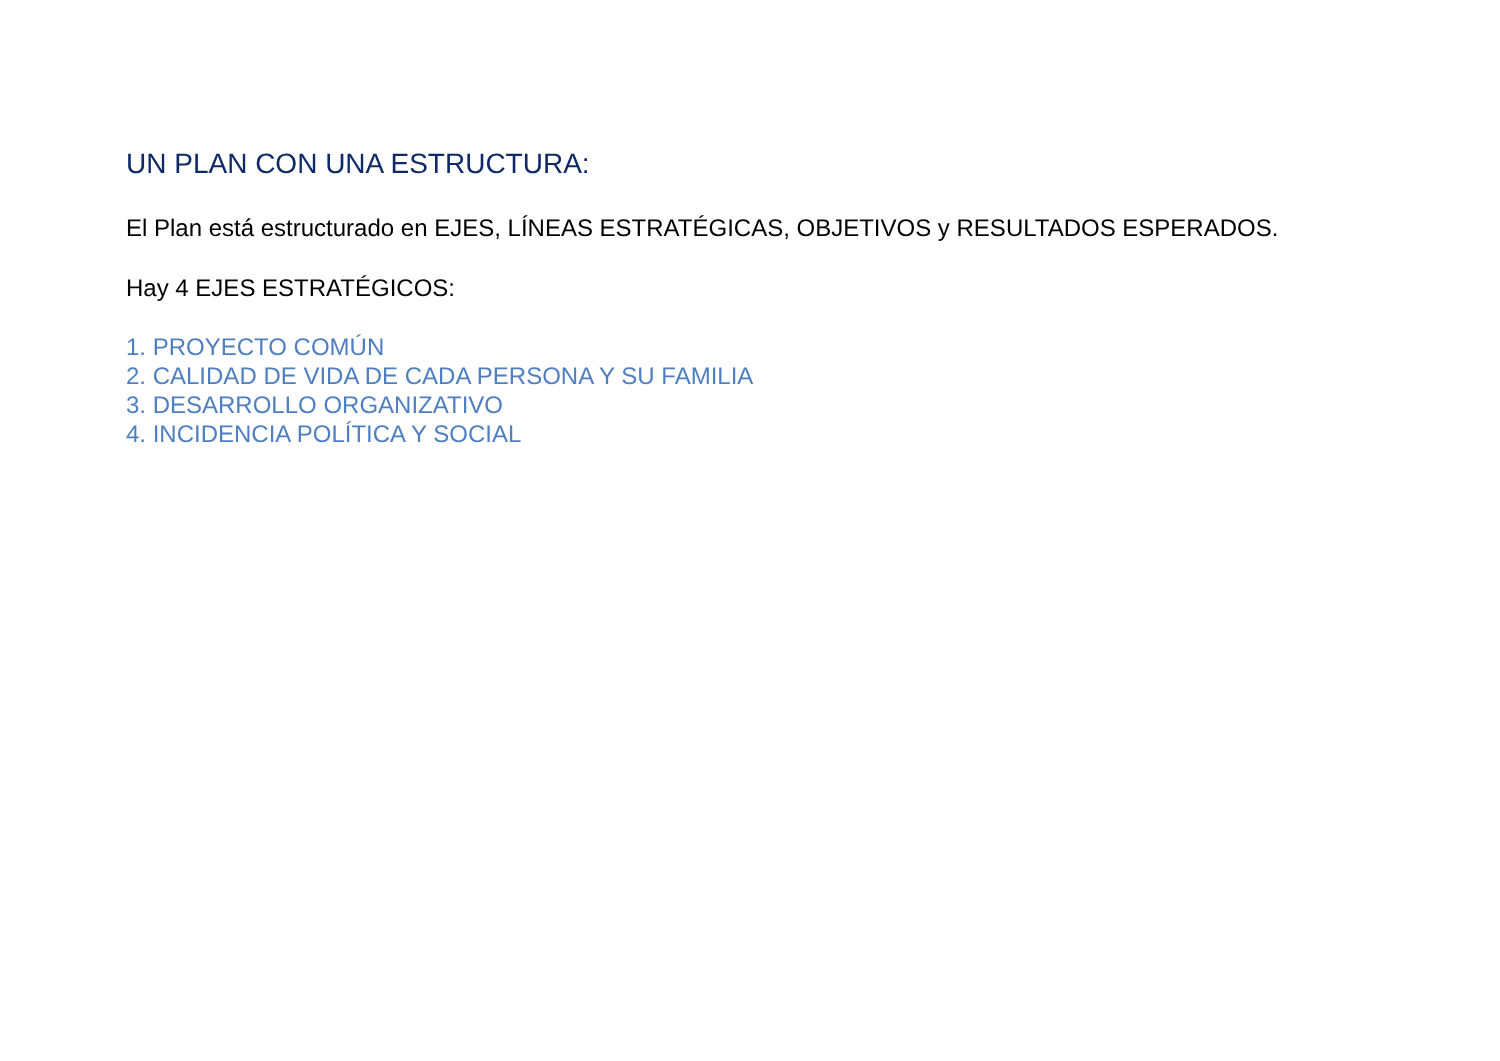UN PLAN CON UNA ESTRUCTURA:
El Plan está estructurado en EJES, LÍNEAS ESTRATÉGICAS, OBJETIVOS y RESULTADOS ESPERADOS.
Hay 4 EJES ESTRATÉGICOS:
1. PROYECTO COMÚN
2. CALIDAD DE VIDA DE CADA PERSONA Y SU FAMILIA
3. DESARROLLO ORGANIZATIVO
4. INCIDENCIA POLÍTICA Y SOCIAL